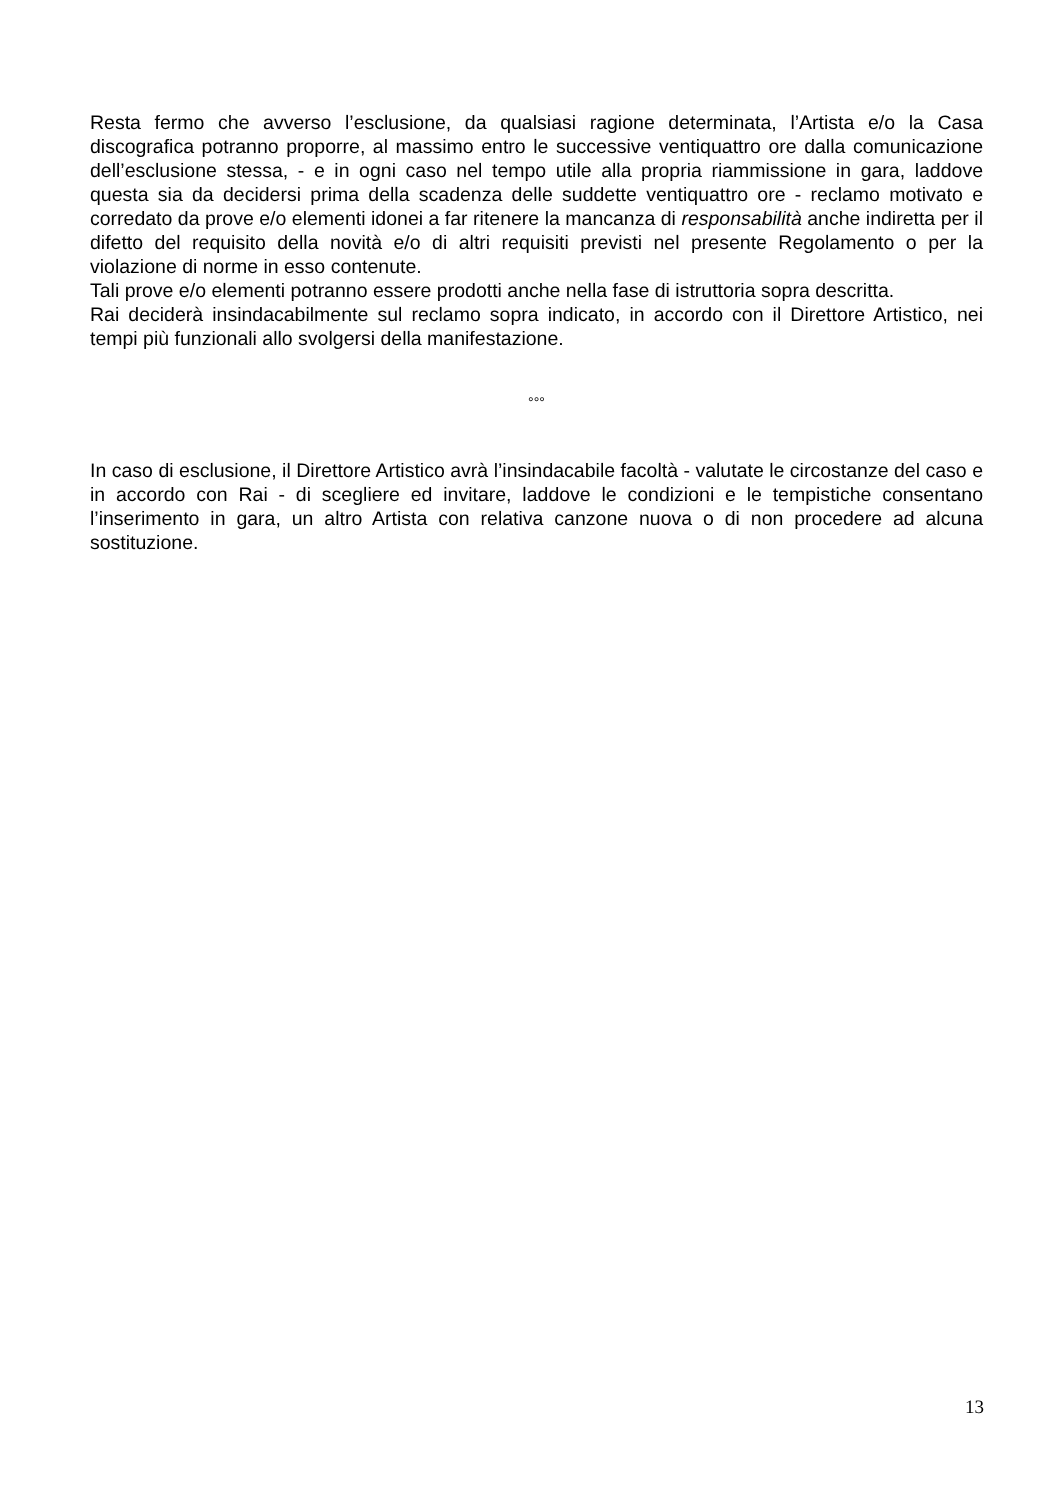Resta fermo che avverso l’esclusione, da qualsiasi ragione determinata, l’Artista e/o la Casa discografica potranno proporre, al massimo entro le successive ventiquattro ore dalla comunicazione dell’esclusione stessa, - e in ogni caso nel tempo utile alla propria riammissione in gara, laddove questa sia da decidersi prima della scadenza delle suddette ventiquattro ore - reclamo motivato e corredato da prove e/o elementi idonei a far ritenere la mancanza di responsabilità anche indiretta per il difetto del requisito della novità e/o di altri requisiti previsti nel presente Regolamento o per la violazione di norme in esso contenute.
Tali prove e/o elementi potranno essere prodotti anche nella fase di istruttoria sopra descritta.
Rai deciderà insindacabilmente sul reclamo sopra indicato, in accordo con il Direttore Artistico, nei tempi più funzionali allo svolgersi della manifestazione.
°°°
In caso di esclusione, il Direttore Artistico avrà l’insindacabile facoltà - valutate le circostanze del caso e in accordo con Rai - di scegliere ed invitare, laddove le condizioni e le tempistiche consentano l’inserimento in gara, un altro Artista con relativa canzone nuova o di non procedere ad alcuna sostituzione.
13